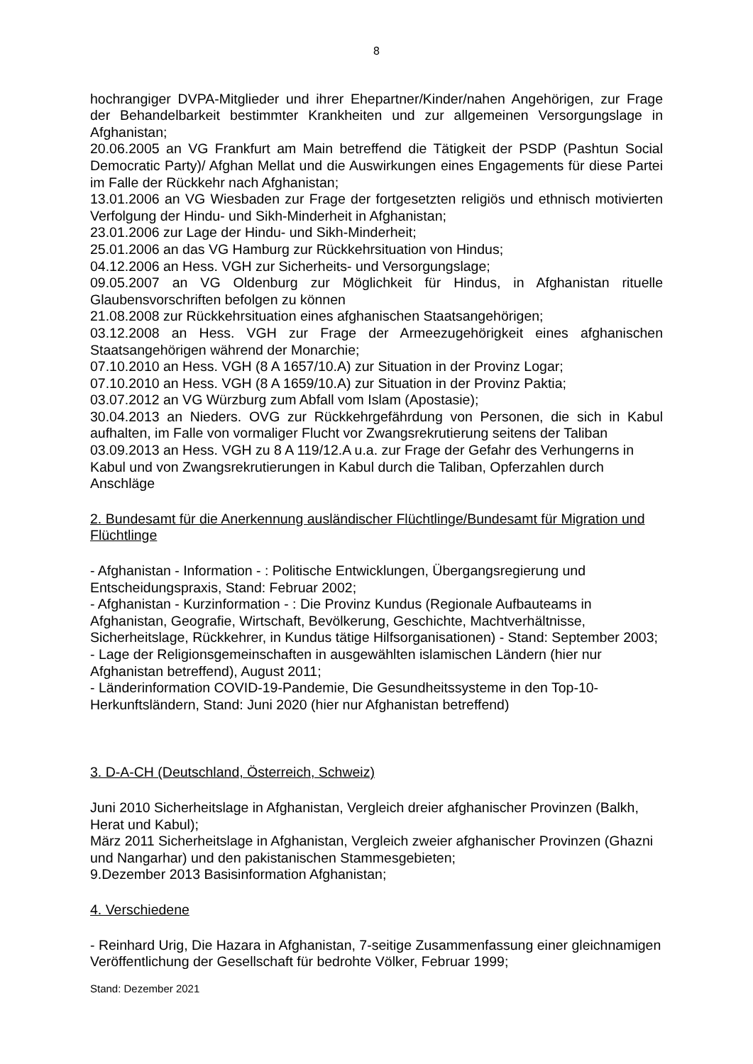8
hochrangiger DVPA-Mitglieder und ihrer Ehepartner/Kinder/nahen Angehörigen, zur Frage der Behandelbarkeit bestimmter Krankheiten und zur allgemeinen Versorgungslage in Afghanistan;
20.06.2005 an VG Frankfurt am Main betreffend die Tätigkeit der PSDP (Pashtun Social Democratic Party)/ Afghan Mellat und die Auswirkungen eines Engagements für diese Partei im Falle der Rückkehr nach Afghanistan;
13.01.2006 an VG Wiesbaden zur Frage der fortgesetzten religiös und ethnisch motivierten Verfolgung der Hindu- und Sikh-Minderheit in Afghanistan;
23.01.2006 zur Lage der Hindu- und Sikh-Minderheit;
25.01.2006 an das VG Hamburg zur Rückkehrsituation von Hindus;
04.12.2006 an Hess. VGH zur Sicherheits- und Versorgungslage;
09.05.2007 an VG Oldenburg zur Möglichkeit für Hindus, in Afghanistan rituelle Glaubensvorschriften befolgen zu können
21.08.2008 zur Rückkehrsituation eines afghanischen Staatsangehörigen;
03.12.2008 an Hess. VGH zur Frage der Armeezugehörigkeit eines afghanischen Staatsangehörigen während der Monarchie;
07.10.2010 an Hess. VGH (8 A 1657/10.A) zur Situation in der Provinz Logar;
07.10.2010 an Hess. VGH (8 A 1659/10.A) zur Situation in der Provinz Paktia;
03.07.2012 an VG Würzburg zum Abfall vom Islam (Apostasie);
30.04.2013 an Nieders. OVG zur Rückkehrgefährdung von Personen, die sich in Kabul aufhalten, im Falle von vormaliger Flucht vor Zwangsrekrutierung seitens der Taliban
03.09.2013 an Hess. VGH zu 8 A 119/12.A u.a. zur Frage der Gefahr des Verhungerns in Kabul und von Zwangsrekrutierungen in Kabul durch die Taliban, Opferzahlen durch Anschläge
2. Bundesamt für die Anerkennung ausländischer Flüchtlinge/Bundesamt für Migration und Flüchtlinge
- Afghanistan - Information - : Politische Entwicklungen, Übergangsregierung und Entscheidungspraxis, Stand: Februar 2002;
- Afghanistan - Kurzinformation - : Die Provinz Kundus (Regionale Aufbauteams in Afghanistan, Geografie, Wirtschaft, Bevölkerung, Geschichte, Machtverhältnisse, Sicherheitslage, Rückkehrer, in Kundus tätige Hilfsorganisationen) - Stand: September 2003;
- Lage der Religionsgemeinschaften in ausgewählten islamischen Ländern (hier nur Afghanistan betreffend), August 2011;
- Länderinformation COVID-19-Pandemie, Die Gesundheitssysteme in den Top-10-Herkunftsländern, Stand: Juni 2020 (hier nur Afghanistan betreffend)
3. D-A-CH (Deutschland, Österreich, Schweiz)
Juni 2010 Sicherheitslage in Afghanistan, Vergleich dreier afghanischer Provinzen (Balkh, Herat und Kabul);
März 2011 Sicherheitslage in Afghanistan, Vergleich zweier afghanischer Provinzen (Ghazni und Nangarhar) und den pakistanischen Stammesgebieten;
9.Dezember 2013 Basisinformation Afghanistan;
4. Verschiedene
- Reinhard Urig, Die Hazara in Afghanistan, 7-seitige Zusammenfassung einer gleichnamigen Veröffentlichung der Gesellschaft für bedrohte Völker, Februar 1999;
Stand: Dezember 2021